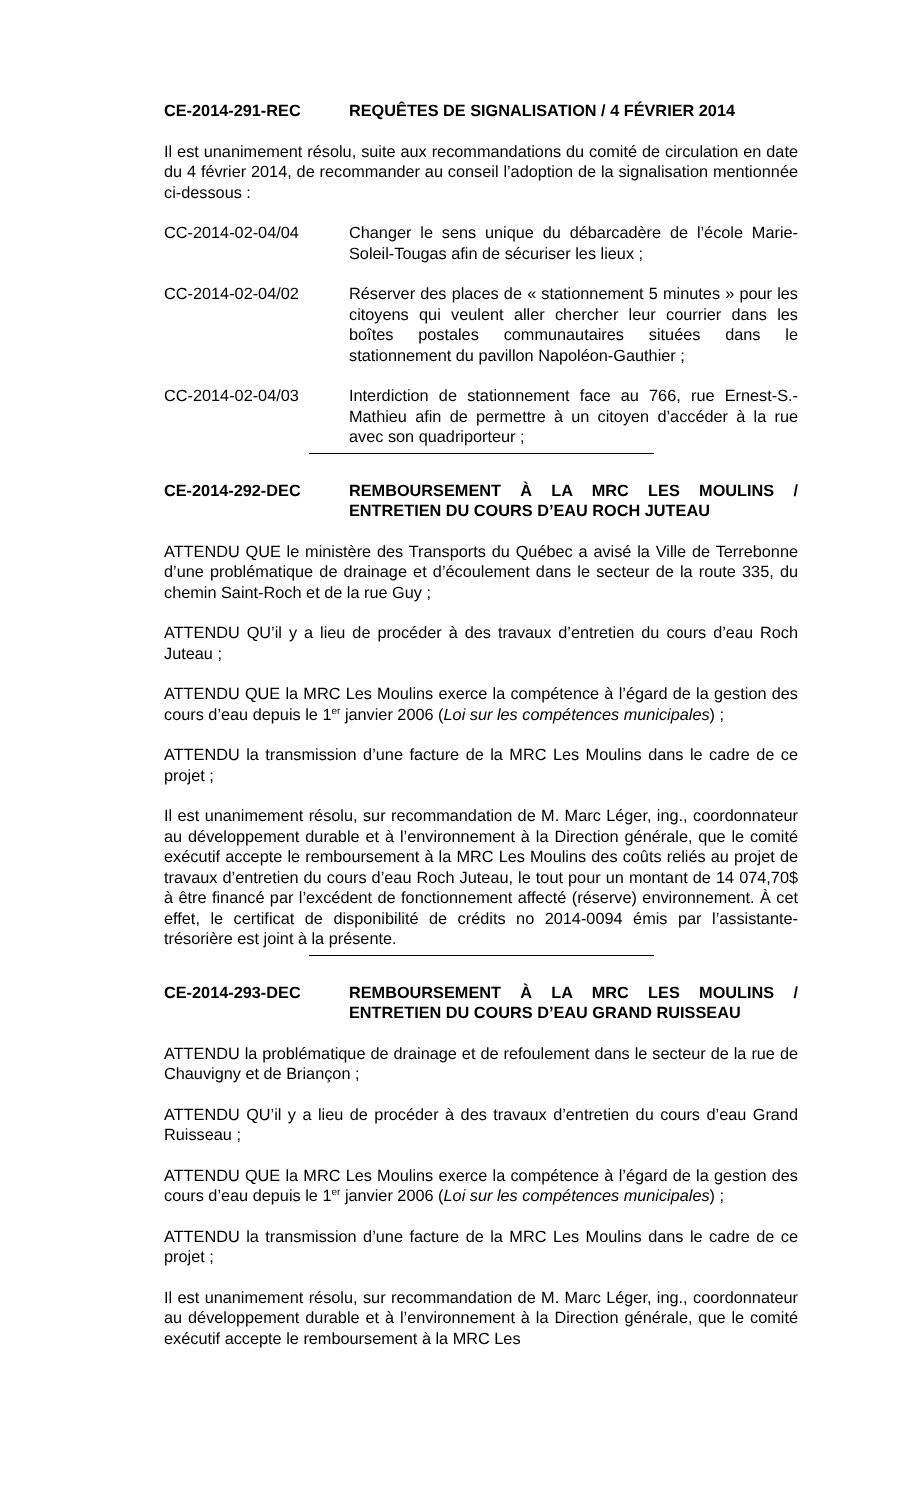CE-2014-291-REC REQUÊTES DE SIGNALISATION / 4 FÉVRIER 2014
Il est unanimement résolu, suite aux recommandations du comité de circulation en date du 4 février 2014, de recommander au conseil l’adoption de la signalisation mentionnée ci-dessous :
CC-2014-02-04/04 Changer le sens unique du débarcadère de l’école Marie-Soleil-Tougas afin de sécuriser les lieux ;
CC-2014-02-04/02 Réserver des places de « stationnement 5 minutes » pour les citoyens qui veulent aller chercher leur courrier dans les boîtes postales communautaires situées dans le stationnement du pavillon Napoléon-Gauthier ;
CC-2014-02-04/03 Interdiction de stationnement face au 766, rue Ernest-S.-Mathieu afin de permettre à un citoyen d’accéder à la rue avec son quadriporteur ;
CE-2014-292-DEC REMBOURSEMENT À LA MRC LES MOULINS / ENTRETIEN DU COURS D’EAU ROCH JUTEAU
ATTENDU QUE le ministère des Transports du Québec a avisé la Ville de Terrebonne d’une problématique de drainage et d’écoulement dans le secteur de la route 335, du chemin Saint-Roch et de la rue Guy ;
ATTENDU QU’il y a lieu de procéder à des travaux d’entretien du cours d’eau Roch Juteau ;
ATTENDU QUE la MRC Les Moulins exerce la compétence à l’égard de la gestion des cours d’eau depuis le 1<sup>er</sup> janvier 2006 (Loi sur les compétences municipales) ;
ATTENDU la transmission d’une facture de la MRC Les Moulins dans le cadre de ce projet ;
Il est unanimement résolu, sur recommandation de M. Marc Léger, ing., coordonnateur au développement durable et à l’environnement à la Direction générale, que le comité exécutif accepte le remboursement à la MRC Les Moulins des coûts reliés au projet de travaux d’entretien du cours d’eau Roch Juteau, le tout pour un montant de 14 074,70$ à être financé par l’excédent de fonctionnement affecté (réserve) environnement. À cet effet, le certificat de disponibilité de crédits no 2014-0094 émis par l’assistante-trésorière est joint à la présente.
CE-2014-293-DEC REMBOURSEMENT À LA MRC LES MOULINS / ENTRETIEN DU COURS D’EAU GRAND RUISSEAU
ATTENDU la problématique de drainage et de refoulement dans le secteur de la rue de Chauvigny et de Briançon ;
ATTENDU QU’il y a lieu de procéder à des travaux d’entretien du cours d’eau Grand Ruisseau ;
ATTENDU QUE la MRC Les Moulins exerce la compétence à l’égard de la gestion des cours d’eau depuis le 1<sup>er</sup> janvier 2006 (Loi sur les compétences municipales) ;
ATTENDU la transmission d’une facture de la MRC Les Moulins dans le cadre de ce projet ;
Il est unanimement résolu, sur recommandation de M. Marc Léger, ing., coordonnateur au développement durable et à l’environnement à la Direction générale, que le comité exécutif accepte le remboursement à la MRC Les